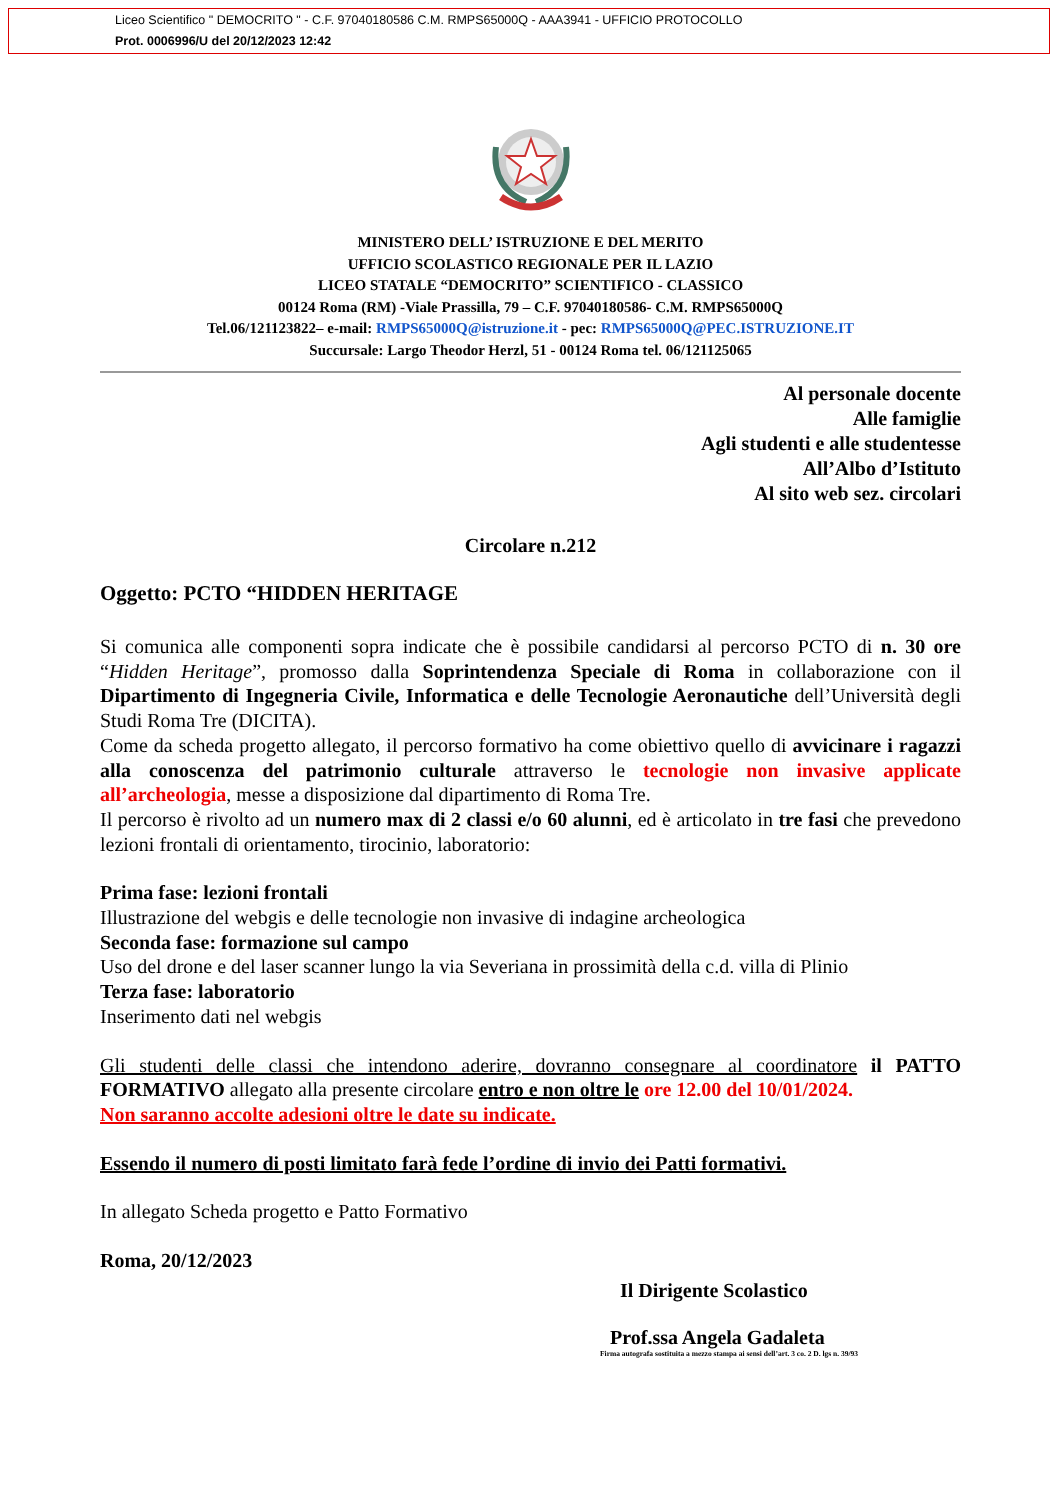Liceo Scientifico " DEMOCRITO " - C.F. 97040180586 C.M. RMPS65000Q - AAA3941 - UFFICIO PROTOCOLLO
Prot. 0006996/U del 20/12/2023 12:42
MINISTERO DELL’ ISTRUZIONE E DEL MERITO
UFFICIO SCOLASTICO REGIONALE PER IL LAZIO
LICEO STATALE “DEMOCRITO” SCIENTIFICO - CLASSICO
00124 Roma (RM) -Viale Prassilla, 79 – C.F. 97040180586- C.M. RMPS65000Q
Tel.06/121123822– e-mail: RMPS65000Q@istruzione.it - pec: RMPS65000Q@PEC.ISTRUZIONE.IT
Succursale: Largo Theodor Herzl, 51 - 00124 Roma tel. 06/121125065
Al personale docente
Alle famiglie
Agli studenti e alle studentesse
All’Albo d’Istituto
Al sito web sez. circolari
Circolare n.212
Oggetto: PCTO “HIDDEN HERITAGE
Si comunica alle componenti sopra indicate che è possibile candidarsi al percorso PCTO di n. 30 ore “Hidden Heritage”, promosso dalla Soprintendenza Speciale di Roma in collaborazione con il Dipartimento di Ingegneria Civile, Informatica e delle Tecnologie Aeronautiche dell’Università degli Studi Roma Tre (DICITA).
Come da scheda progetto allegato, il percorso formativo ha come obiettivo quello di avvicinare i ragazzi alla conoscenza del patrimonio culturale attraverso le tecnologie non invasive applicate all’archeologia, messe a disposizione dal dipartimento di Roma Tre.
Il percorso è rivolto ad un numero max di 2 classi e/o 60 alunni, ed è articolato in tre fasi che prevedono lezioni frontali di orientamento, tirocinio, laboratorio:
Prima fase: lezioni frontali
Illustrazione del webgis e delle tecnologie non invasive di indagine archeologica
Seconda fase: formazione sul campo
Uso del drone e del laser scanner lungo la via Severiana in prossimità della c.d. villa di Plinio
Terza fase: laboratorio
Inserimento dati nel webgis
Gli studenti delle classi che intendono aderire, dovranno consegnare al coordinatore il PATTO FORMATIVO allegato alla presente circolare entro e non oltre le ore 12.00 del 10/01/2024.
Non saranno accolte adesioni oltre le date su indicate.
Essendo il numero di posti limitato farà fede l’ordine di invio dei Patti formativi.
In allegato Scheda progetto e Patto Formativo
Roma, 20/12/2023
Il Dirigente Scolastico
Prof.ssa Angela Gadaleta
Firma autografa sostituita a mezzo stampa ai sensi dell’art. 3 co. 2 D. lgs n. 39/93